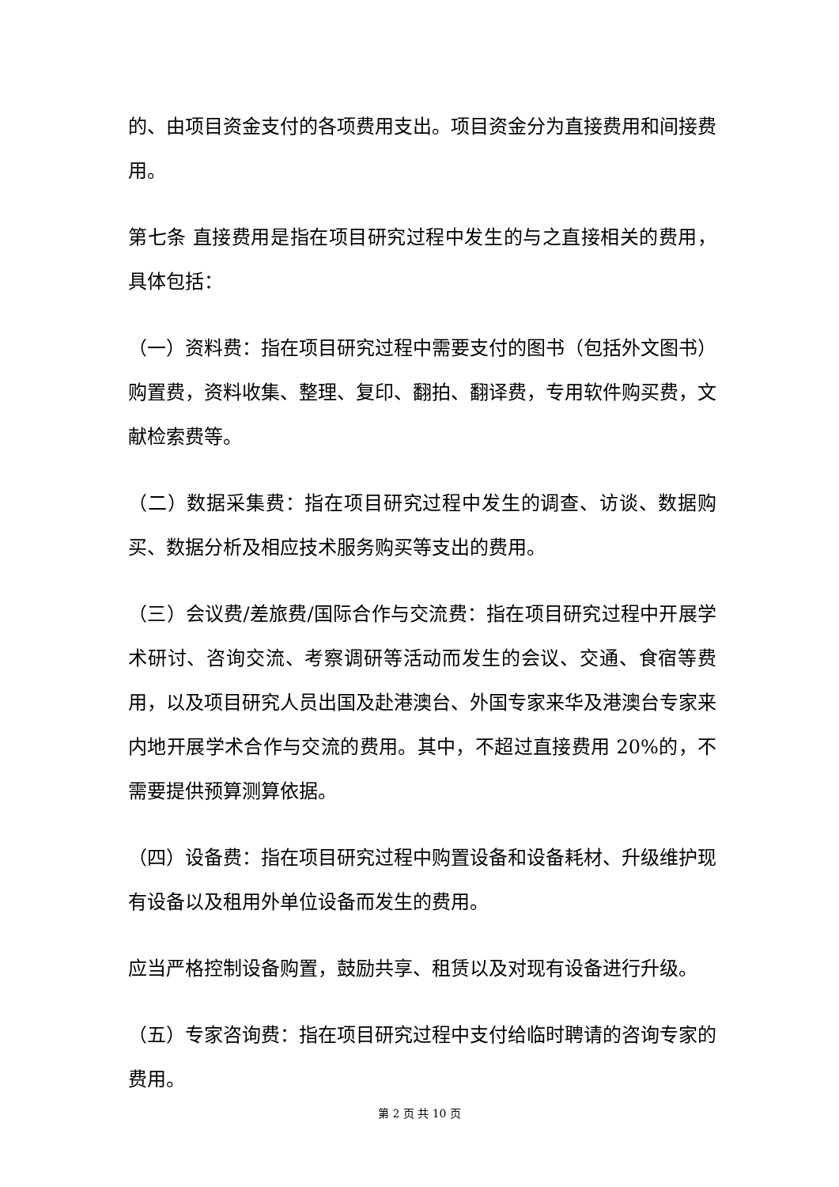的、由项目资金支付的各项费用支出。项目资金分为直接费用和间接费用。
第七条 直接费用是指在项目研究过程中发生的与之直接相关的费用，具体包括：
（一）资料费：指在项目研究过程中需要支付的图书（包括外文图书）购置费，资料收集、整理、复印、翻拍、翻译费，专用软件购买费，文献检索费等。
（二）数据采集费：指在项目研究过程中发生的调查、访谈、数据购买、数据分析及相应技术服务购买等支出的费用。
（三）会议费/差旅费/国际合作与交流费：指在项目研究过程中开展学术研讨、咨询交流、考察调研等活动而发生的会议、交通、食宿等费用，以及项目研究人员出国及赴港澳台、外国专家来华及港澳台专家来内地开展学术合作与交流的费用。其中，不超过直接费用 20%的，不需要提供预算测算依据。
（四）设备费：指在项目研究过程中购置设备和设备耗材、升级维护现有设备以及租用外单位设备而发生的费用。
应当严格控制设备购置，鼓励共享、租赁以及对现有设备进行升级。
（五）专家咨询费：指在项目研究过程中支付给临时聘请的咨询专家的费用。
第 2 页 共 10 页